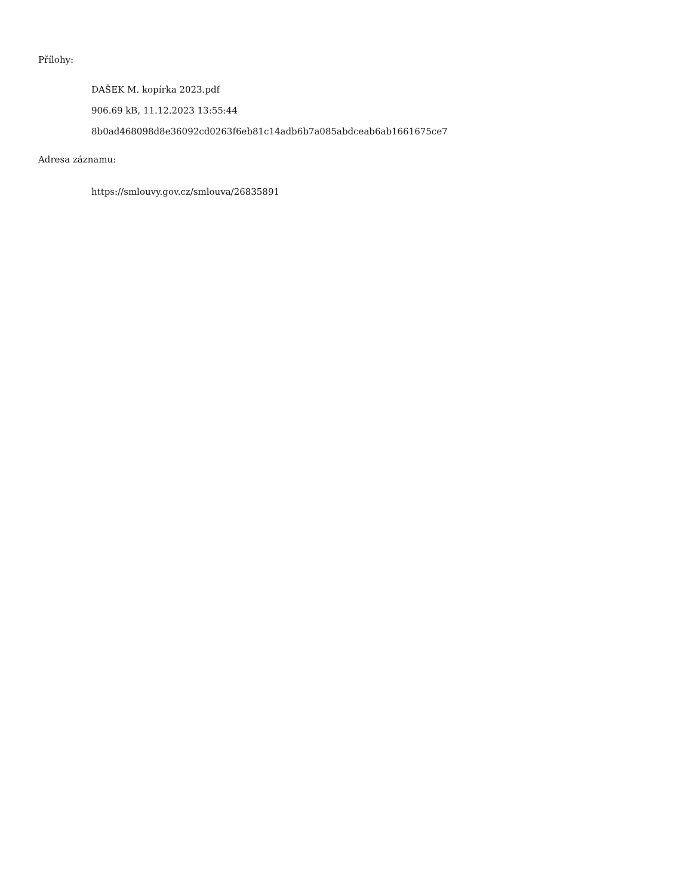Přílohy:
DAŠEK M. kopírka 2023.pdf
906.69 kB, 11.12.2023 13:55:44
8b0ad468098d8e36092cd0263f6eb81c14adb6b7a085abdceab6ab1661675ce7
Adresa záznamu:
https://smlouvy.gov.cz/smlouva/26835891